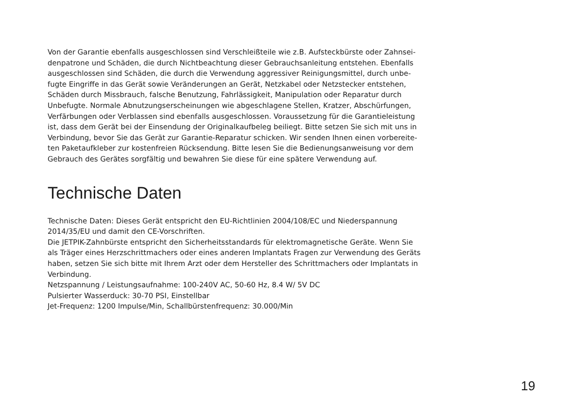Von der Garantie ebenfalls ausgeschlossen sind Verschleißteile wie z.B. Aufsteckbürste oder Zahnsei-
denpatrone und Schäden, die durch Nichtbeachtung dieser Gebrauchsanleitung entstehen. Ebenfalls
ausgeschlossen sind Schäden, die durch die Verwendung aggressiver Reinigungsmittel, durch unbe-
fugte Eingriffe in das Gerät sowie Veränderungen an Gerät, Netzkabel oder Netzstecker entstehen,
Schäden durch Missbrauch, falsche Benutzung, Fahrlässigkeit, Manipulation oder Reparatur durch
Unbefugte. Normale Abnutzungserscheinungen wie abgeschlagene Stellen, Kratzer, Abschürfungen,
Verfärbungen oder Verblassen sind ebenfalls ausgeschlossen. Voraussetzung für die Garantieleistung
ist, dass dem Gerät bei der Einsendung der Originalkaufbeleg beiliegt. Bitte setzen Sie sich mit uns in
Verbindung, bevor Sie das Gerät zur Garantie-Reparatur schicken. Wir senden Ihnen einen vorbereite-
ten Paketaufkleber zur kostenfreien Rücksendung. Bitte lesen Sie die Bedienungsanweisung vor dem
Gebrauch des Gerätes sorgfältig und bewahren Sie diese für eine spätere Verwendung auf.
Technische Daten
Technische Daten: Dieses Gerät entspricht den EU-Richtlinien 2004/108/EC und Niederspannung
2014/35/EU und damit den CE-Vorschriften.
Die JETPIK-Zahnbürste entspricht den Sicherheitsstandards für elektromagnetische Geräte. Wenn Sie
als Träger eines Herzschrittmachers oder eines anderen Implantats Fragen zur Verwendung des Geräts
haben, setzen Sie sich bitte mit Ihrem Arzt oder dem Hersteller des Schrittmachers oder Implantats in
Verbindung.
Netzspannung / Leistungsaufnahme: 100-240V AC, 50-60 Hz, 8.4 W/ 5V DC
Pulsierter Wasserduck: 30-70 PSI, Einstellbar
Jet-Frequenz: 1200 Impulse/Min, Schallbürstenfrequenz: 30.000/Min
19